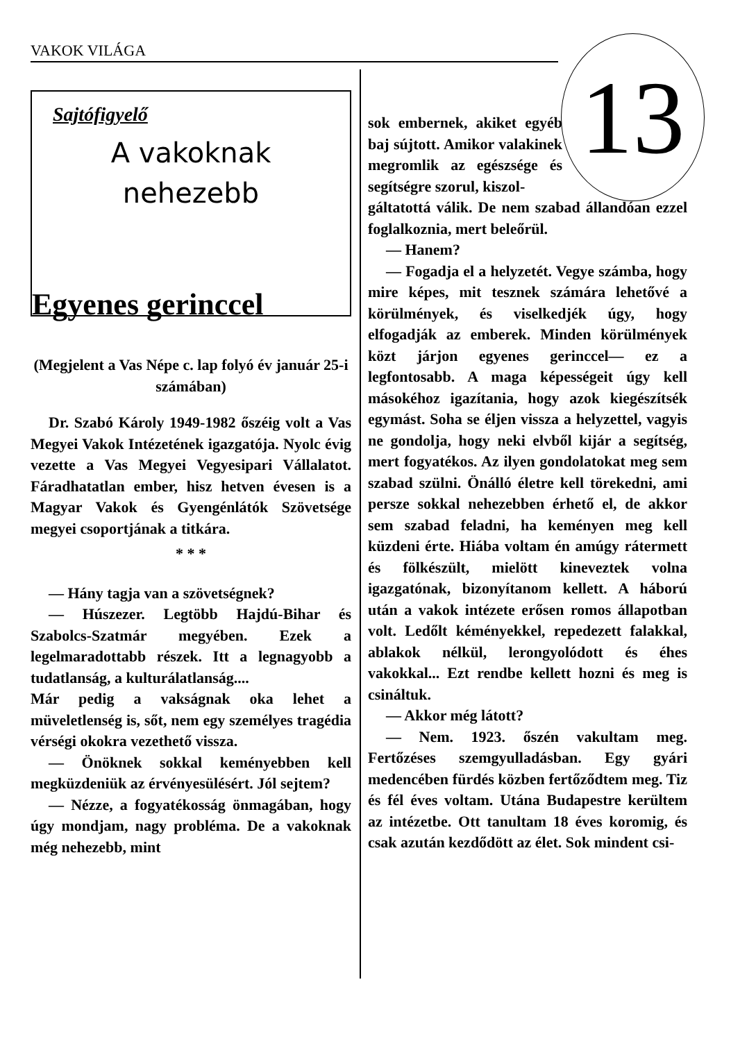VAKOK VILÁGA 13
Sajtófigyelő
A vakoknak
nehezebb
Egyenes gerinccel
(Megjelent a Vas Népe c. lap folyó év január 25-i számában)
Dr. Szabó Károly 1949-1982 őszéig volt a Vas Megyei Vakok Intézetének igazgatója. Nyolc évig vezette a Vas Megyei Vegyesipari Vállalatot. Fáradhatatlan ember, hisz hetven évesen is a Magyar Vakok és Gyengénlátók Szövetsége megyei csoportjának a titkára.
* * *
— Hány tagja van a szövetségnek?
— Húszezer. Legtöbb Hajdú-Bihar és Szabolcs-Szatmár megyében. Ezek a legelmaradottabb részek. Itt a legnagyobb a tudatlanság, a kulturálatlanság....
Már pedig a vakságnak oka lehet a müveletlenség is, sőt, nem egy személyes tragédia vérségi okokra vezethető vissza.
— Önöknek sokkal keményebben kell megküzdeniük az érvényesülésért. Jól sejtem?
— Nézze, a fogyatékosság önmagában, hogy úgy mondjam, nagy probléma. De a vakoknak még nehezebb, mint
sok embernek, akiket egyéb baj sújtott. Amikor valakinek megromlik az egészsége és segítségre szorul, kiszol-
gáltatottá válik. De nem szabad állandóan ezzel foglalkoznia, mert beleőrül.
— Hanem?
— Fogadja el a helyzetét. Vegye számba, hogy mire képes, mit tesznek számára lehetővé a körülmények, és viselkedjék úgy, hogy elfogadják az emberek. Minden körülmények közt járjon egyenes gerinccel— ez a legfontosabb. A maga képességeit úgy kell másokéhoz igazítania, hogy azok kiegészítsék egymást. Soha se éljen vissza a helyzettel, vagyis ne gondolja, hogy neki elvből kijár a segítség, mert fogyatékos. Az ilyen gondolatokat meg sem szabad szülni. Önálló életre kell törekedni, ami persze sokkal nehezebben érhető el, de akkor sem szabad feladni, ha keményen meg kell küzdeni érte. Hiába voltam én amúgy rátermett és fölkészült, mielött kineveztek volna igazgatónak, bizonyítanom kellett. A háború után a vakok intézete erősen romos állapotban volt. Ledőlt kéményekkel, repedezett falakkal, ablakok nélkül, lerongyolódott és éhes vakokkal... Ezt rendbe kellett hozni és meg is csináltuk.
— Akkor még látott?
— Nem. 1923. őszén vakultam meg. Fertőzéses szemgyulladásban. Egy gyári medencében fürdés közben fertőződtem meg. Tiz és fél éves voltam. Utána Budapestre kerültem az intézetbe. Ott tanultam 18 éves koromig, és csak azután kezdődött az élet. Sok mindent csi-